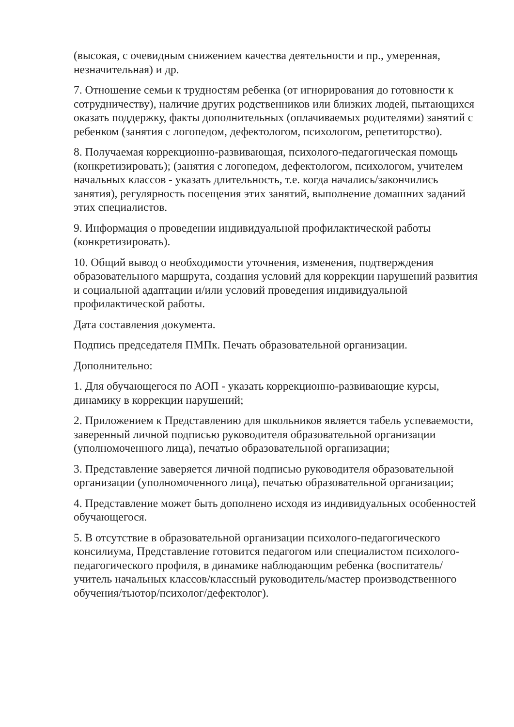(высокая, с очевидным снижением качества деятельности и пр., умеренная, незначительная) и др.
7. Отношение семьи к трудностям ребенка (от игнорирования до готовности к сотрудничеству), наличие других родственников или близких людей, пытающихся оказать поддержку, факты дополнительных (оплачиваемых родителями) занятий с ребенком (занятия с логопедом, дефектологом, психологом, репетиторство).
8. Получаемая коррекционно-развивающая, психолого-педагогическая помощь (конкретизировать); (занятия с логопедом, дефектологом, психологом, учителем начальных классов - указать длительность, т.е. когда начались/закончились занятия), регулярность посещения этих занятий, выполнение домашних заданий этих специалистов.
9. Информация о проведении индивидуальной профилактической работы (конкретизировать).
10. Общий вывод о необходимости уточнения, изменения, подтверждения образовательного маршрута, создания условий для коррекции нарушений развития и социальной адаптации и/или условий проведения индивидуальной профилактической работы.
Дата составления документа.
Подпись председателя ПМПк. Печать образовательной организации.
Дополнительно:
1. Для обучающегося по АОП - указать коррекционно-развивающие курсы, динамику в коррекции нарушений;
2. Приложением к Представлению для школьников является табель успеваемости, заверенный личной подписью руководителя образовательной организации (уполномоченного лица), печатью образовательной организации;
3. Представление заверяется личной подписью руководителя образовательной организации (уполномоченного лица), печатью образовательной организации;
4. Представление может быть дополнено исходя из индивидуальных особенностей обучающегося.
5. В отсутствие в образовательной организации психолого-педагогического консилиума, Представление готовится педагогом или специалистом психолого-педагогического профиля, в динамике наблюдающим ребенка (воспитатель/учитель начальных классов/классный руководитель/мастер производственного обучения/тьютор/психолог/дефектолог).